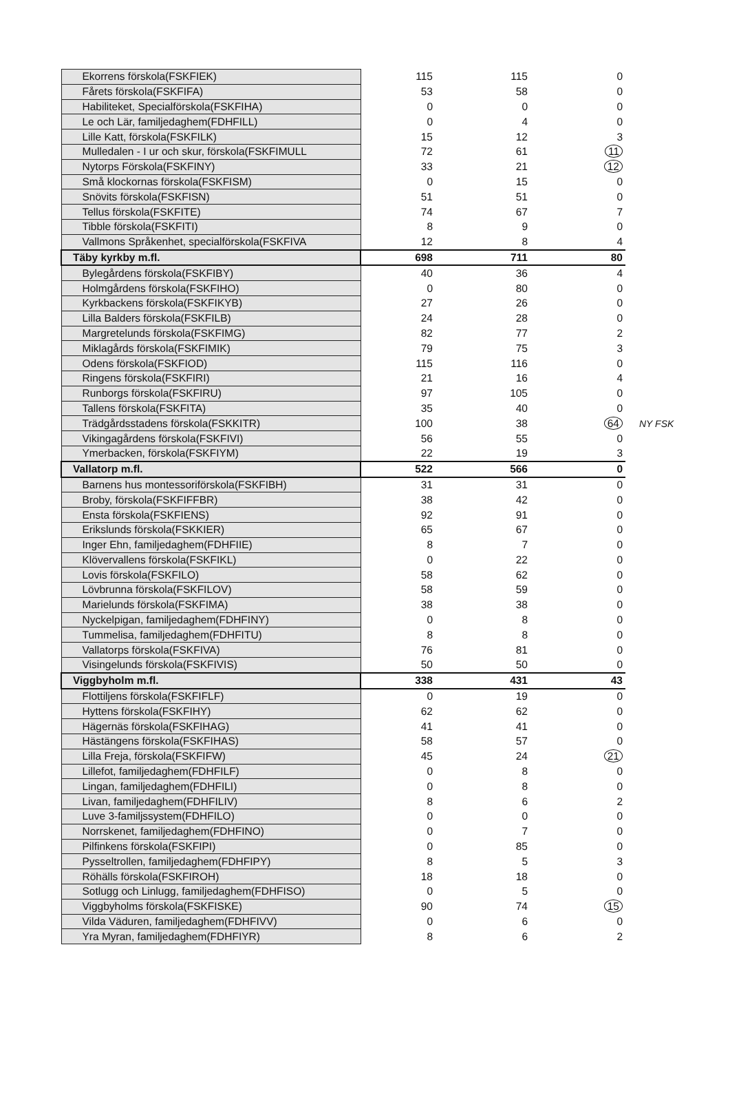| Ekorrens förskola(FSKFIEK) | 115 | 115 | 0 | |
| Fårets förskola(FSKFIFA) | 53 | 58 | 0 | |
| Habiliteket, Specialförskola(FSKFIHA) | 0 | 0 | 0 | |
| Le och Lär, familjedaghem(FDHFILL) | 0 | 4 | 0 | |
| Lille Katt, förskola(FSKFILK) | 15 | 12 | 3 | |
| Mulledalen - I ur och skur, förskola(FSKFIMULL | 72 | 61 | 11 | |
| Nytorps Förskola(FSKFINY) | 33 | 21 | 12 | |
| Små klockornas förskola(FSKFISM) | 0 | 15 | 0 | |
| Snövits förskola(FSKFISN) | 51 | 51 | 0 | |
| Tellus förskola(FSKFITE) | 74 | 67 | 7 | |
| Tibble förskola(FSKFITI) | 8 | 9 | 0 | |
| Vallmons Språkenhet, specialförskola(FSKFIVA | 12 | 8 | 4 | |
| Täby kyrkby m.fl. | 698 | 711 | 80 | |
| Bylegårdens förskola(FSKFIBY) | 40 | 36 | 4 | |
| Holmgårdens förskola(FSKFIHO) | 0 | 80 | 0 | |
| Kyrkbackens förskola(FSKFIKYB) | 27 | 26 | 0 | |
| Lilla Balders förskola(FSKFILB) | 24 | 28 | 0 | |
| Margretelunds förskola(FSKFIMG) | 82 | 77 | 2 | |
| Miklagårds förskola(FSKFIMIK) | 79 | 75 | 3 | |
| Odens förskola(FSKFIOD) | 115 | 116 | 0 | |
| Ringens förskola(FSKFIRI) | 21 | 16 | 4 | |
| Runborgs förskola(FSKFIRU) | 97 | 105 | 0 | |
| Tallens förskola(FSKFITA) | 35 | 40 | 0 | |
| Trädgårdsstadens förskola(FSKKITR) | 100 | 38 | 64 | NY FSK |
| Vikingagårdens förskola(FSKFIVI) | 56 | 55 | 0 | |
| Ymerbacken, förskola(FSKFIYM) | 22 | 19 | 3 | |
| Vallatorp m.fl. | 522 | 566 | 0 | |
| Barnens hus montessoriförskola(FSKFIBH) | 31 | 31 | 0 | |
| Broby, förskola(FSKFIFFBR) | 38 | 42 | 0 | |
| Ensta förskola(FSKFIENS) | 92 | 91 | 0 | |
| Erikslunds förskola(FSKKIER) | 65 | 67 | 0 | |
| Inger Ehn, familjedaghem(FDHFIIE) | 8 | 7 | 0 | |
| Klövervallens förskola(FSKFIKL) | 0 | 22 | 0 | |
| Lovis förskola(FSKFILO) | 58 | 62 | 0 | |
| Lövbrunna förskola(FSKFILOV) | 58 | 59 | 0 | |
| Marielunds förskola(FSKFIMA) | 38 | 38 | 0 | |
| Nyckelpigan, familjedaghem(FDHFINY) | 0 | 8 | 0 | |
| Tummelisa, familjedaghem(FDHFITU) | 8 | 8 | 0 | |
| Vallatorps förskola(FSKFIVA) | 76 | 81 | 0 | |
| Visingelunds förskola(FSKFIVIS) | 50 | 50 | 0 | |
| Viggbyholm m.fl. | 338 | 431 | 43 | |
| Flottiljens förskola(FSKFIFLF) | 0 | 19 | 0 | |
| Hyttens förskola(FSKFIHY) | 62 | 62 | 0 | |
| Hägernäs förskola(FSKFIHAG) | 41 | 41 | 0 | |
| Hästängens förskola(FSKFIHAS) | 58 | 57 | 0 | |
| Lilla Freja, förskola(FSKFIFW) | 45 | 24 | 21 | |
| Lillefot, familjedaghem(FDHFILF) | 0 | 8 | 0 | |
| Lingan, familjedaghem(FDHFILI) | 0 | 8 | 0 | |
| Livan, familjedaghem(FDHFILIV) | 8 | 6 | 2 | |
| Luve 3-familjssystem(FDHFILO) | 0 | 0 | 0 | |
| Norrskenet, familjedaghem(FDHFINO) | 0 | 7 | 0 | |
| Pilfinkens förskola(FSKFIPI) | 0 | 85 | 0 | |
| Pysseltrollen, familjedaghem(FDHFIPY) | 8 | 5 | 3 | |
| Röhälls förskola(FSKFIROH) | 18 | 18 | 0 | |
| Sotlugg och Linlugg, familjedaghem(FDHFISO) | 0 | 5 | 0 | |
| Viggbyholms förskola(FSKFISKE) | 90 | 74 | 15 | |
| Vilda Väduren, familjedaghem(FDHFIVV) | 0 | 6 | 0 | |
| Yra Myran, familjedaghem(FDHFIYR) | 8 | 6 | 2 | |